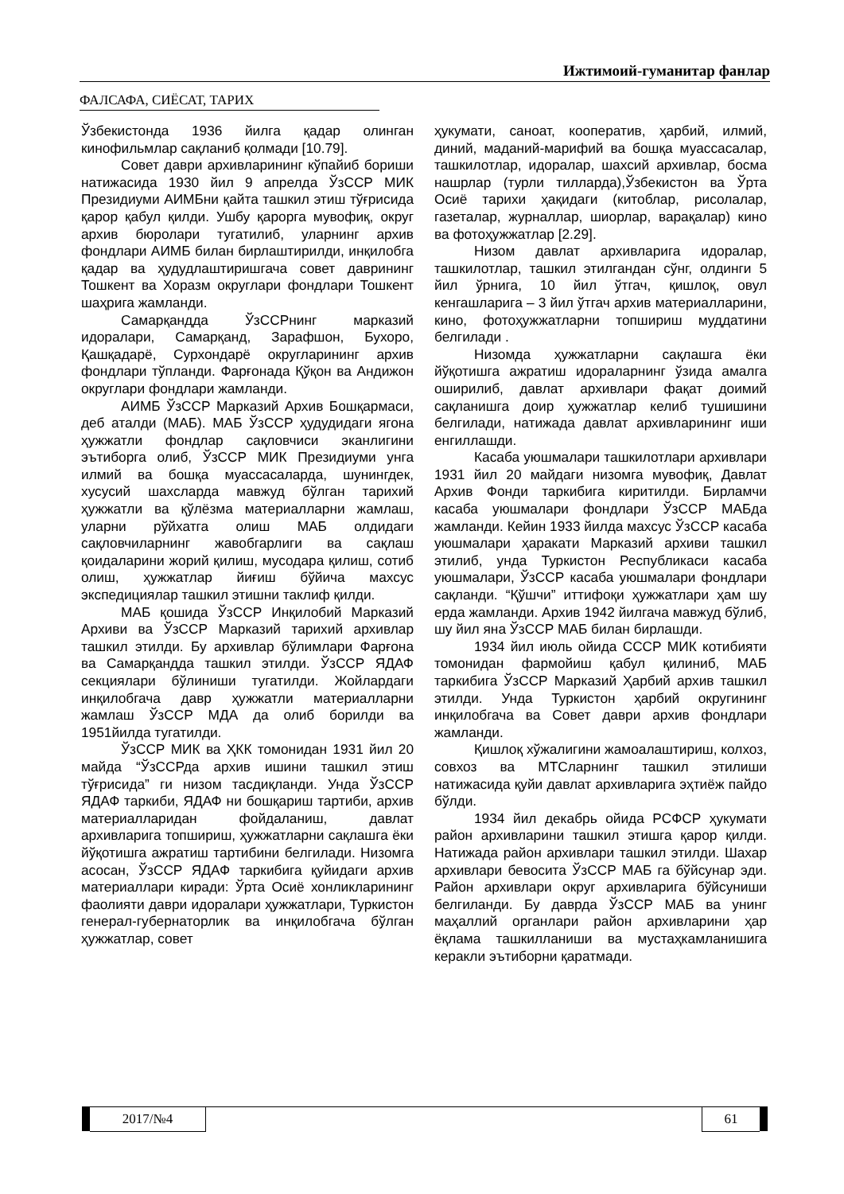Ижтимоий-гуманитар фанлар
ФАЛСАФА, СИЁСАТ, ТАРИХ
Ўзбекистонда 1936 йилга қадар олинган кинофильмлар сақланиб қолмади [10.79].
Совет даври архивларининг кўпайиб бориши натижасида 1930 йил 9 апрелда ЎзССР МИК Президиуми АИМБни қайта ташкил этиш тўғрисида қарор қабул қилди. Ушбу қарорга мувофиқ, округ архив бюролари тугатилиб, уларнинг архив фондлари АИМБ билан бирлаштирилди, инқилобга қадар ва ҳудудлаштиришгача совет даврининг Тошкент ва Хоразм округлари фондлари Тошкент шаҳрига жамланди.
Самарқандда ЎзССРнинг марказий идоралари, Самарқанд, Зарафшон, Бухоро, Қашқадарё, Сурхондарё округларининг архив фондлари тўпланди. Фарғонада Қўқон ва Андижон округлари фондлари жамланди.
АИМБ ЎзССР Марказий Архив Бошқармаси, деб аталди (МАБ). МАБ ЎзССР ҳудудидаги ягона ҳужжатли фондлар сақловчиси эканлигини эътиборга олиб, ЎзССР МИК Президиуми унга илмий ва бошқа муассасаларда, шунингдек, хусусий шахсларда мавжуд бўлган тарихий ҳужжатли ва қўлёзма материалларни жамлаш, уларни рўйхатга олиш МАБ олдидаги сақловчиларнинг жавобгарлиги ва сақлаш қоидаларини жорий қилиш, мусодара қилиш, сотиб олиш, ҳужжатлар йиғиш бўйича махсус экспедициялар ташкил этишни таклиф қилди.
МАБ қошида ЎзССР Инқилобий Марказий Архиви ва ЎзССР Марказий тарихий архивлар ташкил этилди. Бу архивлар бўлимлари Фарғона ва Самарқандда ташкил этилди. ЎзССР ЯДАФ секциялари бўлиниши тугатилди. Жойлардаги инқилобгача давр ҳужжатли материалларни жамлаш ЎзССР МДА да олиб борилди ва 1951йилда тугатилди.
ЎзССР МИК ва ҲКК томонидан 1931 йил 20 майда “ЎзССРда архив ишини ташкил этиш тўғрисида” ги низом тасдиқланди. Унда ЎзССР ЯДАФ таркиби, ЯДАФ ни бошқариш тартиби, архив материалларидан фойдаланиш, давлат архивларига топшириш, ҳужжатларни сақлашга ёки йўқотишга ажратиш тартибини белгилади. Низомга асосан, ЎзССР ЯДАФ таркибига қуйидаги архив материаллари киради: Ўрта Осиё хонликларининг фаолияти даври идоралари ҳужжатлари, Туркистон генерал-губернаторлик ва инқилобгача бўлган ҳужжатлар, совет
ҳукумати, саноат, кооператив, ҳарбий, илмий, диний, маданий-марифий ва бошқа муассасалар, ташкилотлар, идоралар, шахсий архивлар, босма нашрлар (турли тилларда),Ўзбекистон ва Ўрта Осиё тарихи ҳақидаги (китоблар, рисолалар, газеталар, журналлар, шиорлар, варақалар) кино ва фотоҳужжатлар [2.29].
Низом давлат архивларига идоралар, ташкилотлар, ташкил этилгандан сўнг, олдинги 5 йил ўрнига, 10 йил ўтгач, қишлоқ, овул кенгашларига – 3 йил ўтгач архив материалларини, кино, фотоҳужжатларни топшириш муддатини белгилади .
Низомда ҳужжатларни сақлашга ёки йўқотишга ажратиш идораларнинг ўзида амалга оширилиб, давлат архивлари фақат доимий сақланишга доир ҳужжатлар келиб тушишини белгилади, натижада давлат архивларининг иши енгиллашди.
Касаба уюшмалари ташкилотлари архивлари 1931 йил 20 майдаги низомга мувофиқ, Давлат Архив Фонди таркибига киритилди. Бирламчи касаба уюшмалари фондлари ЎзССР МАБда жамланди. Кейин 1933 йилда махсус ЎзССР касаба уюшмалари ҳаракати Марказий архиви ташкил этилиб, унда Туркистон Республикаси касаба уюшмалари, ЎзССР касаба уюшмалари фондлари сақланди. “Қўшчи” иттифоқи ҳужжатлари ҳам шу ерда жамланди. Архив 1942 йилгача мавжуд бўлиб, шу йил яна ЎзССР МАБ билан бирлашди.
1934 йил июль ойида СССР МИК котибияти томонидан фармойиш қабул қилиниб, МАБ таркибига ЎзССР Марказий Ҳарбий архив ташкил этилди. Унда Туркистон ҳарбий округининг инқилобгача ва Совет даври архив фондлари жамланди.
Қишлоқ хўжалигини жамоалаштириш, колхоз, совхоз ва МТСларнинг ташкил этилиши натижасида қуйи давлат архивларига эҳтиёж пайдо бўлди.
1934 йил декабрь ойида РСФСР ҳукумати район архивларини ташкил этишга қарор қилди. Натижада район архивлари ташкил этилди. Шахар архивлари бевосита ЎзССР МАБ га бўйсунар эди. Район архивлари округ архивларига бўйсуниши белгиланди. Бу даврда ЎзССР МАБ ва унинг маҳаллий органлари район архивларини ҳар ёқлама ташкилланиши ва мустаҳкамланишига керакли эътиборни қаратмади.
2017/№4 61